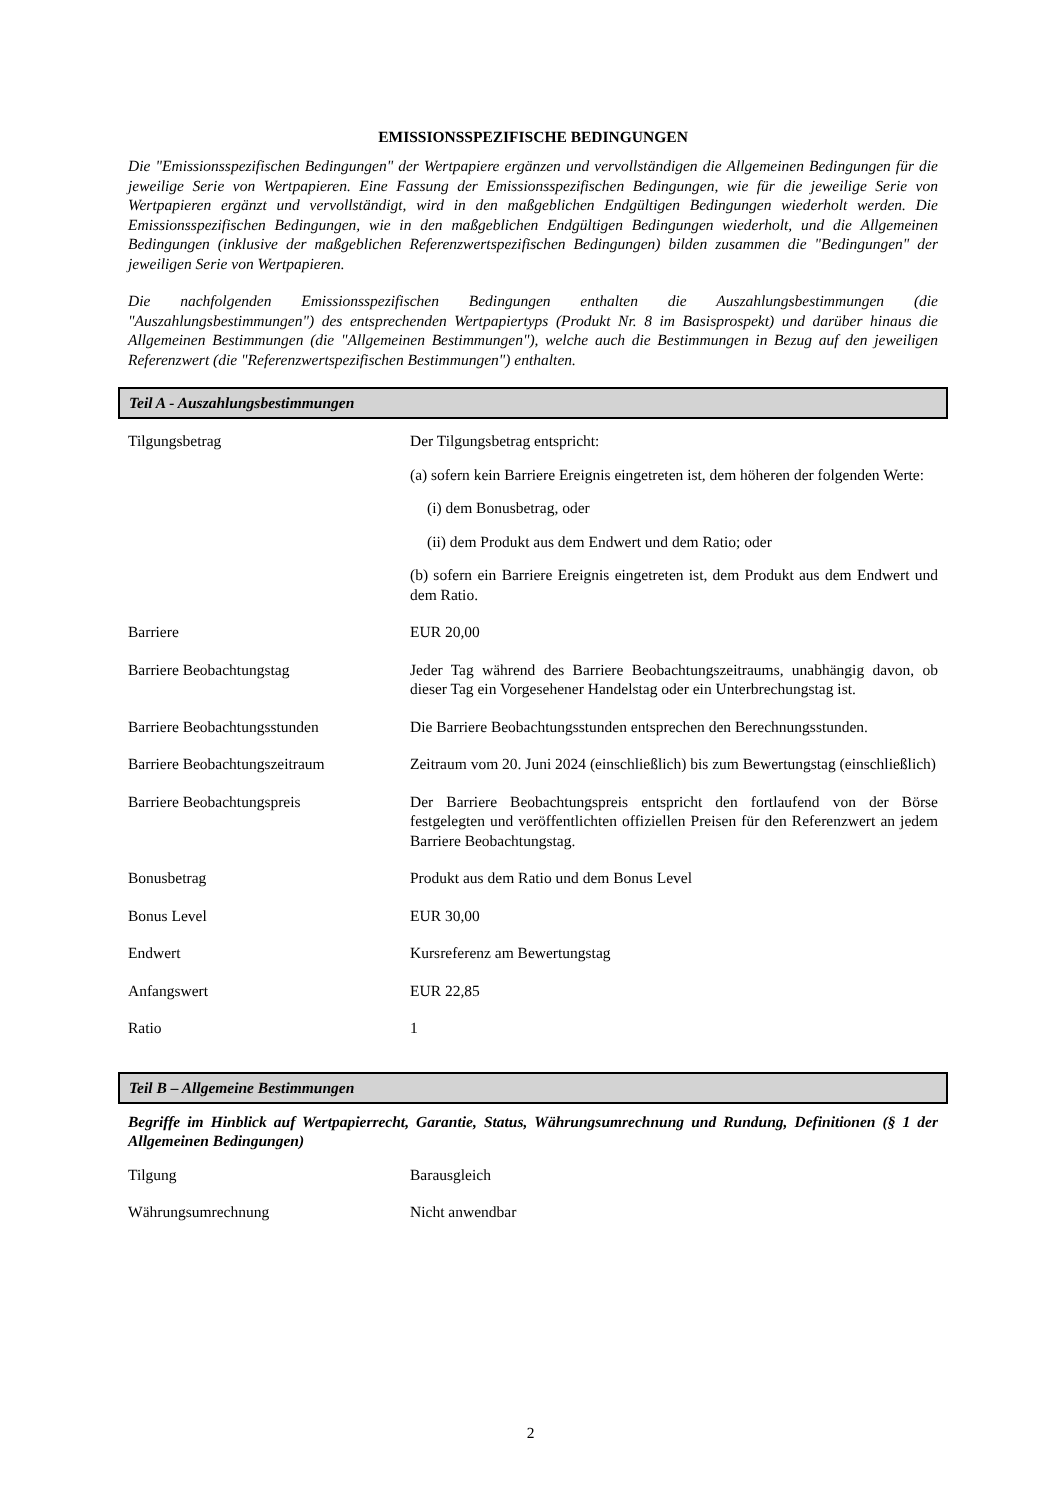EMISSIONSSPEZIFISCHE BEDINGUNGEN
Die "Emissionsspezifischen Bedingungen" der Wertpapiere ergänzen und vervollständigen die Allgemeinen Bedingungen für die jeweilige Serie von Wertpapieren. Eine Fassung der Emissionsspezifischen Bedingungen, wie für die jeweilige Serie von Wertpapieren ergänzt und vervollständigt, wird in den maßgeblichen Endgültigen Bedingungen wiederholt werden. Die Emissionsspezifischen Bedingungen, wie in den maßgeblichen Endgültigen Bedingungen wiederholt, und die Allgemeinen Bedingungen (inklusive der maßgeblichen Referenzwertspezifischen Bedingungen) bilden zusammen die "Bedingungen" der jeweiligen Serie von Wertpapieren.
Die nachfolgenden Emissionsspezifischen Bedingungen enthalten die Auszahlungsbestimmungen (die "Auszahlungsbestimmungen") des entsprechenden Wertpapiertyps (Produkt Nr. 8 im Basisprospekt) und darüber hinaus die Allgemeinen Bestimmungen (die "Allgemeinen Bestimmungen"), welche auch die Bestimmungen in Bezug auf den jeweiligen Referenzwert (die "Referenzwertspezifischen Bestimmungen") enthalten.
Teil A - Auszahlungsbestimmungen
| Tilgungsbetrag | Der Tilgungsbetrag entspricht: (a) sofern kein Barriere Ereignis eingetreten ist, dem höheren der folgenden Werte: (i) dem Bonusbetrag, oder (ii) dem Produkt aus dem Endwert und dem Ratio; oder (b) sofern ein Barriere Ereignis eingetreten ist, dem Produkt aus dem Endwert und dem Ratio. |
| Barriere | EUR 20,00 |
| Barriere Beobachtungstag | Jeder Tag während des Barriere Beobachtungszeitraums, unabhängig davon, ob dieser Tag ein Vorgesehener Handelstag oder ein Unterbrechungstag ist. |
| Barriere Beobachtungsstunden | Die Barriere Beobachtungsstunden entsprechen den Berechnungsstunden. |
| Barriere Beobachtungszeitraum | Zeitraum vom 20. Juni 2024 (einschließlich) bis zum Bewertungstag (einschließlich) |
| Barriere Beobachtungspreis | Der Barriere Beobachtungspreis entspricht den fortlaufend von der Börse festgelegten und veröffentlichten offiziellen Preisen für den Referenzwert an jedem Barriere Beobachtungstag. |
| Bonusbetrag | Produkt aus dem Ratio und dem Bonus Level |
| Bonus Level | EUR 30,00 |
| Endwert | Kursreferenz am Bewertungstag |
| Anfangswert | EUR 22,85 |
| Ratio | 1 |
Teil B – Allgemeine Bestimmungen
Begriffe im Hinblick auf Wertpapierrecht, Garantie, Status, Währungsumrechnung und Rundung, Definitionen (§ 1 der Allgemeinen Bedingungen)
| Tilgung | Barausgleich |
| Währungsumrechnung | Nicht anwendbar |
2